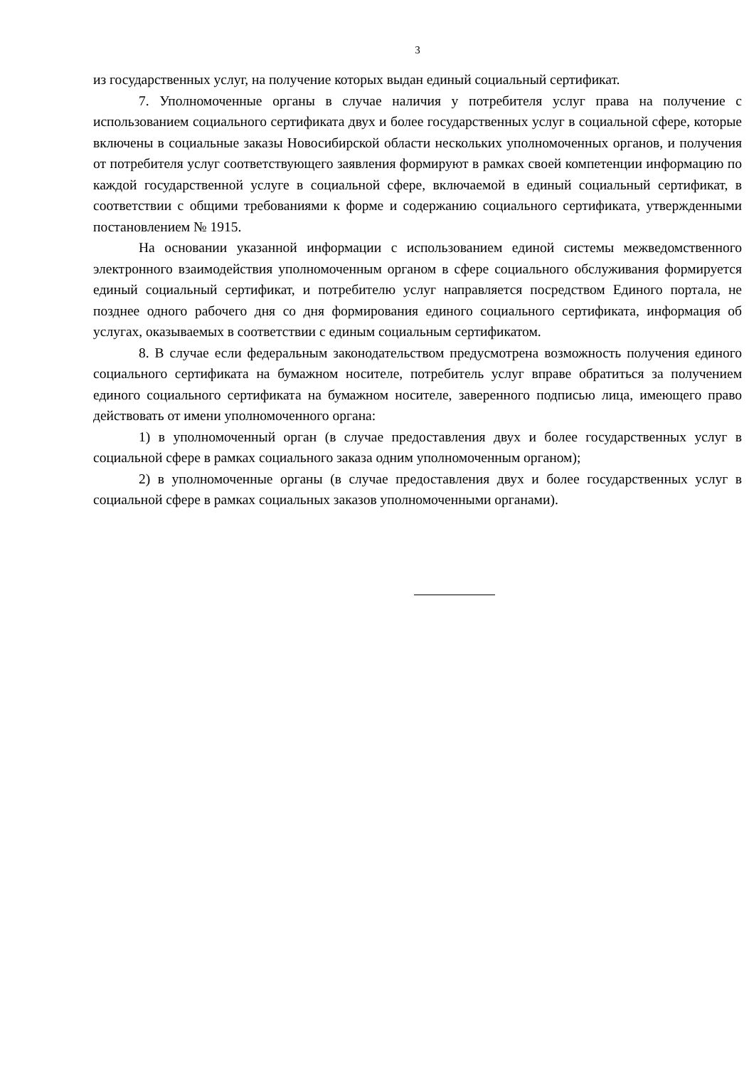3
из государственных услуг, на получение которых выдан единый социальный сертификат.
7. Уполномоченные органы в случае наличия у потребителя услуг права на получение с использованием социального сертификата двух и более государственных услуг в социальной сфере, которые включены в социальные заказы Новосибирской области нескольких уполномоченных органов, и получения от потребителя услуг соответствующего заявления формируют в рамках своей компетенции информацию по каждой государственной услуге в социальной сфере, включаемой в единый социальный сертификат, в соответствии с общими требованиями к форме и содержанию социального сертификата, утвержденными постановлением № 1915.
На основании указанной информации с использованием единой системы межведомственного электронного взаимодействия уполномоченным органом в сфере социального обслуживания формируется единый социальный сертификат, и потребителю услуг направляется посредством Единого портала, не позднее одного рабочего дня со дня формирования единого социального сертификата, информация об услугах, оказываемых в соответствии с единым социальным сертификатом.
8. В случае если федеральным законодательством предусмотрена возможность получения единого социального сертификата на бумажном носителе, потребитель услуг вправе обратиться за получением единого социального сертификата на бумажном носителе, заверенного подписью лица, имеющего право действовать от имени уполномоченного органа:
1) в уполномоченный орган (в случае предоставления двух и более государственных услуг в социальной сфере в рамках социального заказа одним уполномоченным органом);
2) в уполномоченные органы (в случае предоставления двух и более государственных услуг в социальной сфере в рамках социальных заказов уполномоченными органами).